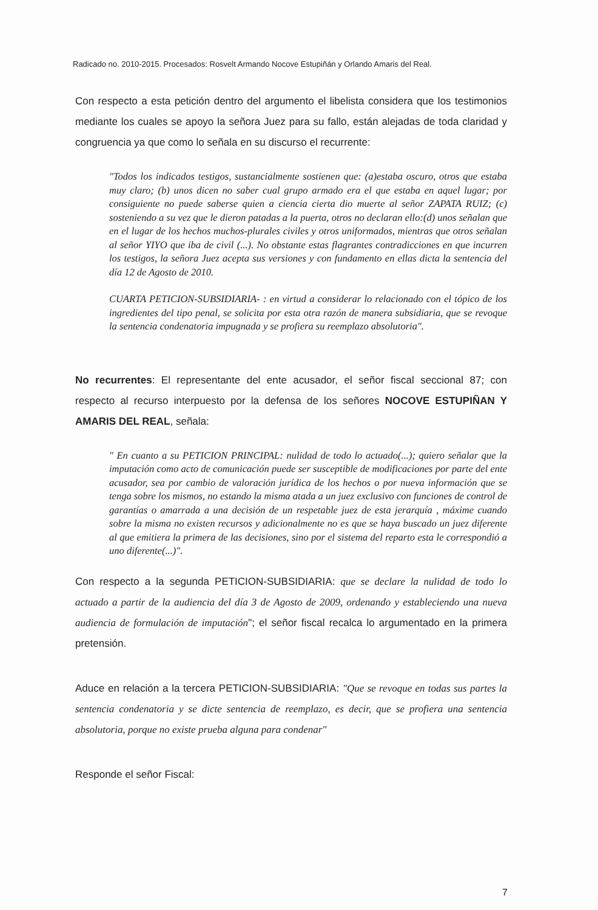Radicado no. 2010-2015. Procesados: Rosvelt Armando Nocove Estupiñán y Orlando Amaris del Real.
Con respecto a esta petición dentro del argumento el libelista considera que los testimonios mediante los cuales se apoyo la señora Juez para su fallo, están alejadas de toda claridad y congruencia ya que como lo señala en su discurso el recurrente:
"Todos los indicados testigos, sustancialmente sostienen que: (a)estaba oscuro, otros que estaba muy claro; (b) unos dicen no saber cual grupo armado era el que estaba en aquel lugar; por consiguiente no puede saberse quien a ciencia cierta dio muerte al señor ZAPATA RUIZ; (c) sosteniendo a su vez que le dieron patadas a la puerta, otros no declaran ello:(d) unos señalan que en el lugar de los hechos muchos-plurales civiles y otros uniformados, mientras que otros señalan al señor YIYO que iba de civil (...). No obstante estas flagrantes contradicciones en que incurren los testigos, la señora Juez acepta sus versiones y con fundamento en ellas dicta la sentencia del día 12 de Agosto de 2010.
CUARTA PETICION-SUBSIDIARIA- : en virtud a considerar lo relacionado con el tópico de los ingredientes del tipo penal, se solicita por esta otra razón de manera subsidiaria, que se revoque la sentencia condenatoria impugnada y se profiera su reemplazo absolutoria".
No recurrentes: El representante del ente acusador, el señor fiscal seccional 87; con respecto al recurso interpuesto por la defensa de los señores NOCOVE ESTUPIÑAN Y AMARIS DEL REAL, señala:
" En cuanto a su PETICION PRINCIPAL: nulidad de todo lo actuado(...); quiero señalar que la imputación como acto de comunicación puede ser susceptible de modificaciones por parte del ente acusador, sea por cambio de valoración jurídica de los hechos o por nueva información que se tenga sobre los mismos, no estando la misma atada a un juez exclusivo con funciones de control de garantías o amarrada a una decisión de un respetable juez de esta jerarquía , máxime cuando sobre la misma no existen recursos y adicionalmente no es que se haya buscado un juez diferente al que emitiera la primera de las decisiones, sino por el sistema del reparto esta le correspondió a uno diferente(...)".
Con respecto a la segunda PETICION-SUBSIDIARIA: que se declare la nulidad de todo lo actuado a partir de la audiencia del día 3 de Agosto de 2009, ordenando y estableciendo una nueva audiencia de formulación de imputación"; el señor fiscal recalca lo argumentado en la primera pretensión.
Aduce en relación a la tercera PETICION-SUBSIDIARIA: "Que se revoque en todas sus partes la sentencia condenatoria y se dicte sentencia de reemplazo, es decir, que se profiera una sentencia absolutoria, porque no existe prueba alguna para condenar"
Responde el señor Fiscal:
7